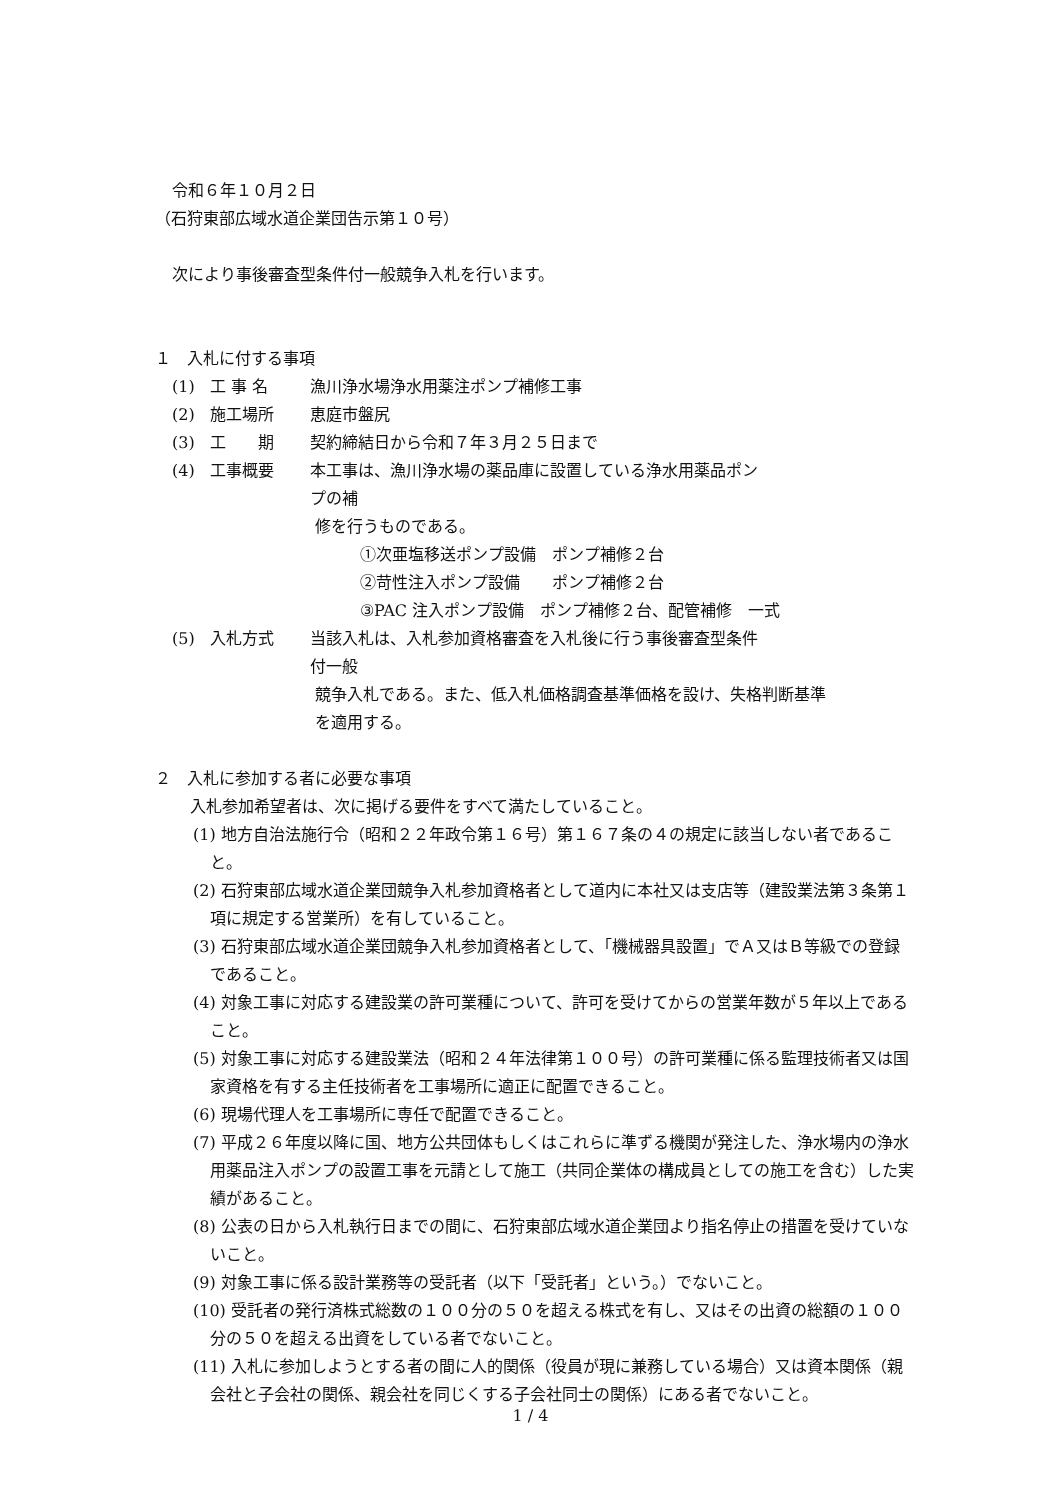令和６年１０月２日
（石狩東部広域水道企業団告示第１０号）
次により事後審査型条件付一般競争入札を行います。
１　入札に付する事項
(1) 工 事 名 漁川浄水場浄水用薬注ポンプ補修工事
(2) 施工場所 恵庭市盤尻
(3) 工　　期 契約締結日から令和７年３月２５日まで
(4) 工事概要 本工事は、漁川浄水場の薬品庫に設置している浄水用薬品ポンプの補
修を行うものである。
①次亜塩移送ポンプ設備　ポンプ補修２台
②苛性注入ポンプ設備　　ポンプ補修２台
③PAC 注入ポンプ設備　ポンプ補修２台、配管補修　一式
(5) 入札方式 当該入札は、入札参加資格審査を入札後に行う事後審査型条件付一般
競争入札である。また、低入札価格調査基準価格を設け、失格判断基準
を適用する。
２　入札に参加する者に必要な事項
入札参加希望者は、次に掲げる要件をすべて満たしていること。
(1) 地方自治法施行令（昭和２２年政令第１６号）第１６７条の４の規定に該当しない者であること。
(2) 石狩東部広域水道企業団競争入札参加資格者として道内に本社又は支店等（建設業法第３条第１項に規定する営業所）を有していること。
(3) 石狩東部広域水道企業団競争入札参加資格者として、「機械器具設置」でＡ又はＢ等級での登録であること。
(4) 対象工事に対応する建設業の許可業種について、許可を受けてからの営業年数が５年以上であること。
(5) 対象工事に対応する建設業法（昭和２４年法律第１００号）の許可業種に係る監理技術者又は国家資格を有する主任技術者を工事場所に適正に配置できること。
(6) 現場代理人を工事場所に専任で配置できること。
(7) 平成２６年度以降に国、地方公共団体もしくはこれらに準ずる機関が発注した、浄水場内の浄水用薬品注入ポンプの設置工事を元請として施工（共同企業体の構成員としての施工を含む）した実績があること。
(8) 公表の日から入札執行日までの間に、石狩東部広域水道企業団より指名停止の措置を受けていないこと。
(9) 対象工事に係る設計業務等の受託者（以下「受託者」という。）でないこと。
(10) 受託者の発行済株式総数の１００分の５０を超える株式を有し、又はその出資の総額の１００分の５０を超える出資をしている者でないこと。
(11) 入札に参加しようとする者の間に人的関係（役員が現に兼務している場合）又は資本関係（親会社と子会社の関係、親会社を同じくする子会社同士の関係）にある者でないこと。
1 / 4